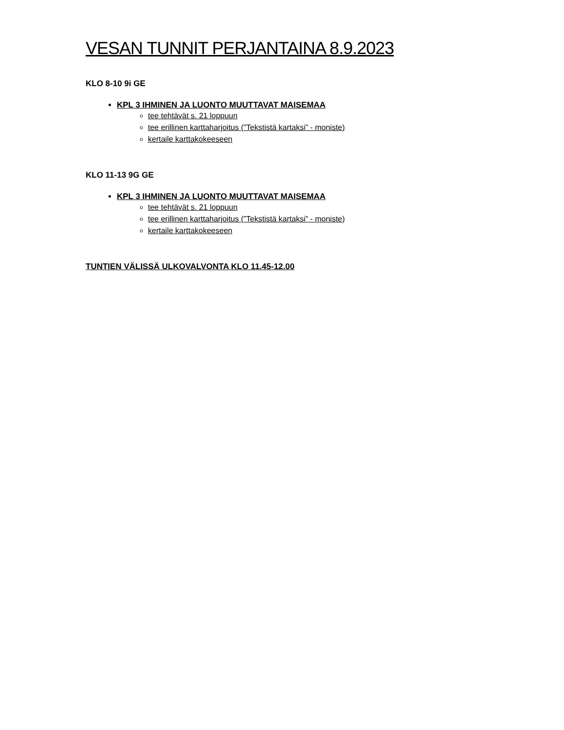VESAN TUNNIT PERJANTAINA 8.9.2023
KLO 8-10 9i GE
KPL 3 IHMINEN JA LUONTO MUUTTAVAT MAISEMAA
tee tehtävät s. 21 loppuun
tee erillinen karttaharjoitus (”Tekstistä kartaksi” - moniste)
kertaile karttakokeeseen
KLO 11-13 9G GE
KPL 3 IHMINEN JA LUONTO MUUTTAVAT MAISEMAA
tee tehtävät s. 21 loppuun
tee erillinen karttaharjoitus (”Tekstistä kartaksi” - moniste)
kertaile karttakokeeseen
TUNTIEN VÄLISSÄ ULKOVALVONTA KLO 11.45-12.00